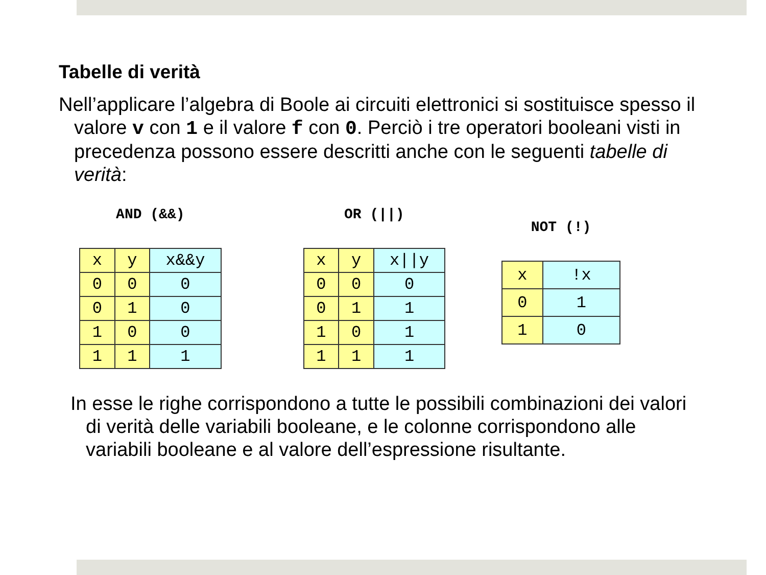Tabelle di verità
Nell’applicare l’algebra di Boole ai circuiti elettronici si sostituisce spesso il valore v con 1 e il valore f con 0. Perciò i tre operatori booleani visti in precedenza possono essere descritti anche con le seguenti tabelle di verità:
AND (&&)
| x | y | x&&y |
| 0 | 0 | 0 |
| 0 | 1 | 0 |
| 1 | 0 | 0 |
| 1 | 1 | 1 |
OR (||)
| x | y | x//y |
| 0 | 0 | 0 |
| 0 | 1 | 1 |
| 1 | 0 | 1 |
| 1 | 1 | 1 |
NOT (!)
| x | !x |
| 0 | 1 |
| 1 | 0 |
In esse le righe corrispondono a tutte le possibili combinazioni dei valori di verità delle variabili booleane, e le colonne corrispondono alle variabili booleane e al valore dell’espressione risultante.